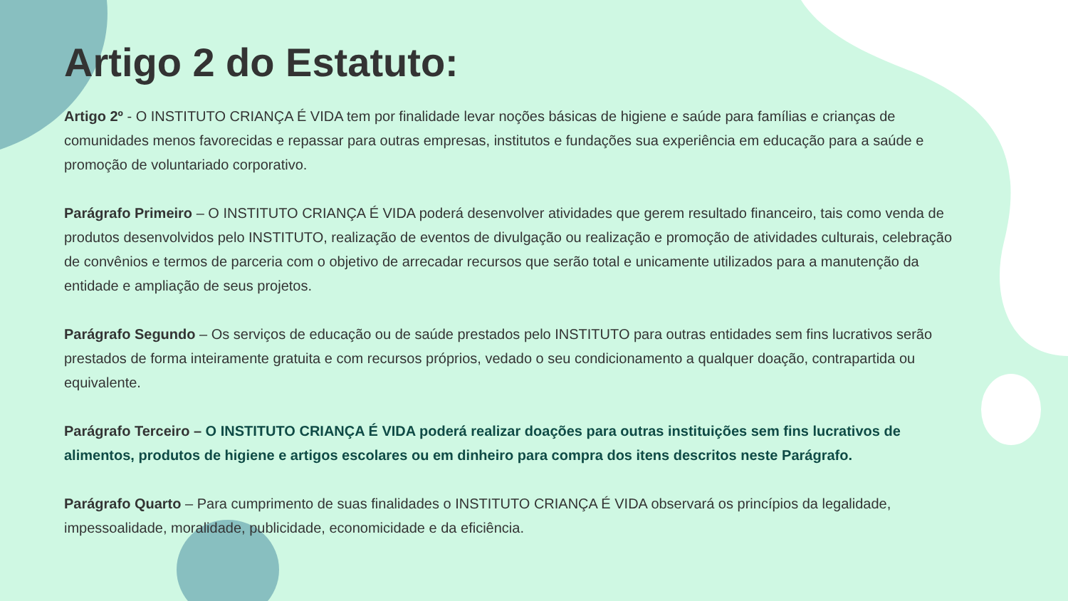Artigo 2 do Estatuto:
Artigo 2º - O INSTITUTO CRIANÇA É VIDA tem por finalidade levar noções básicas de higiene e saúde para famílias e crianças de comunidades menos favorecidas e repassar para outras empresas, institutos e fundações sua experiência em educação para a saúde e promoção de voluntariado corporativo.
Parágrafo Primeiro – O INSTITUTO CRIANÇA É VIDA poderá desenvolver atividades que gerem resultado financeiro, tais como venda de produtos desenvolvidos pelo INSTITUTO, realização de eventos de divulgação ou realização e promoção de atividades culturais, celebração de convênios e termos de parceria com o objetivo de arrecadar recursos que serão total e unicamente utilizados para a manutenção da entidade e ampliação de seus projetos.
Parágrafo Segundo – Os serviços de educação ou de saúde prestados pelo INSTITUTO para outras entidades sem fins lucrativos serão prestados de forma inteiramente gratuita e com recursos próprios, vedado o seu condicionamento a qualquer doação, contrapartida ou equivalente.
Parágrafo Terceiro – O INSTITUTO CRIANÇA É VIDA poderá realizar doações para outras instituições sem fins lucrativos de alimentos, produtos de higiene e artigos escolares ou em dinheiro para compra dos itens descritos neste Parágrafo.
Parágrafo Quarto – Para cumprimento de suas finalidades o INSTITUTO CRIANÇA É VIDA observará os princípios da legalidade, impessoalidade, moralidade, publicidade, economicidade e da eficiência.